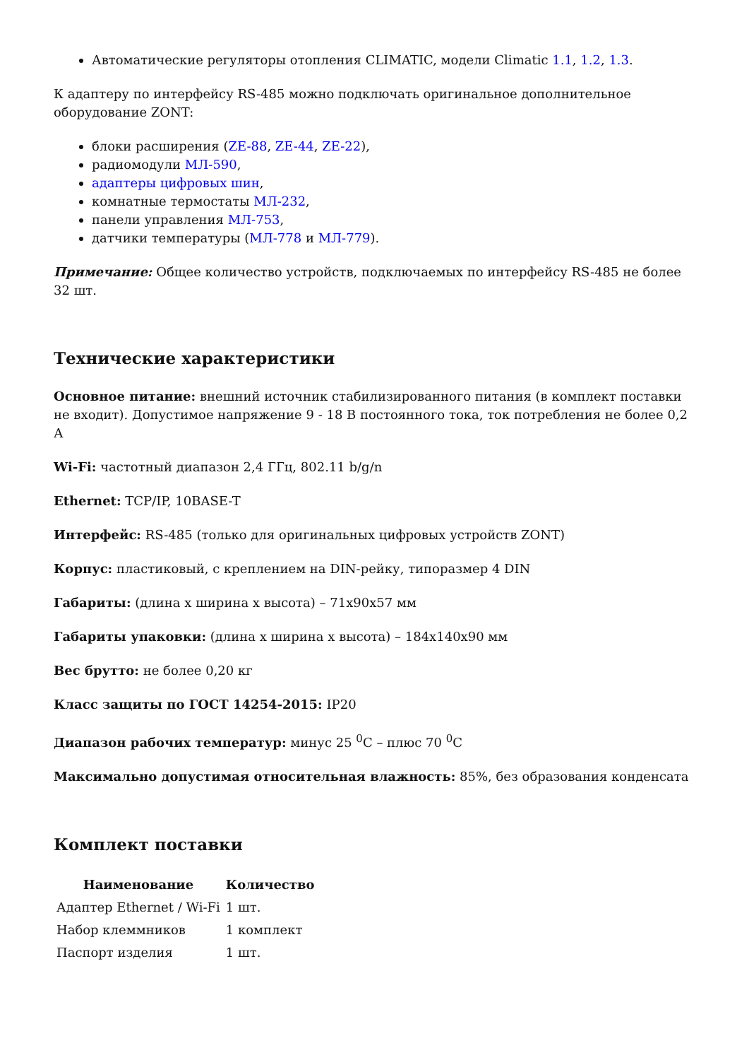Автоматические регуляторы отопления CLIMATIC, модели Climatic 1.1, 1.2, 1.3.
К адаптеру по интерфейсу RS-485 можно подключать оригинальное дополнительное оборудование ZONT:
блоки расширения (ZE-88, ZE-44, ZE-22),
радиомодули МЛ-590,
адаптеры цифровых шин,
комнатные термостаты МЛ-232,
панели управления МЛ-753,
датчики температуры (МЛ-778 и МЛ-779).
Примечание: Общее количество устройств, подключаемых по интерфейсу RS-485 не более 32 шт.
Технические характеристики
Основное питание: внешний источник стабилизированного питания (в комплект поставки не входит). Допустимое напряжение 9 - 18 В постоянного тока, ток потребления не более 0,2 А
Wi-Fi: частотный диапазон 2,4 ГГц, 802.11 b/g/n
Ethernet: TCP/IP, 10BASE-T
Интерфейс: RS-485 (только для оригинальных цифровых устройств ZONT)
Корпус: пластиковый, с креплением на DIN-рейку, типоразмер 4 DIN
Габариты: (длина х ширина х высота) – 71х90х57 мм
Габариты упаковки: (длина х ширина х высота) – 184х140х90 мм
Вес брутто: не более 0,20 кг
Класс защиты по ГОСТ 14254-2015: IP20
Диапазон рабочих температур: минус 25 <sup>0</sup>С – плюс 70 <sup>0</sup>С
Максимально допустимая относительная влажность: 85%, без образования конденсата
Комплект поставки
| Наименование | Количество |
| --- | --- |
| Адаптер Ethernet / Wi-Fi | 1 шт. |
| Набор клеммников | 1 комплект |
| Паспорт изделия | 1 шт. |